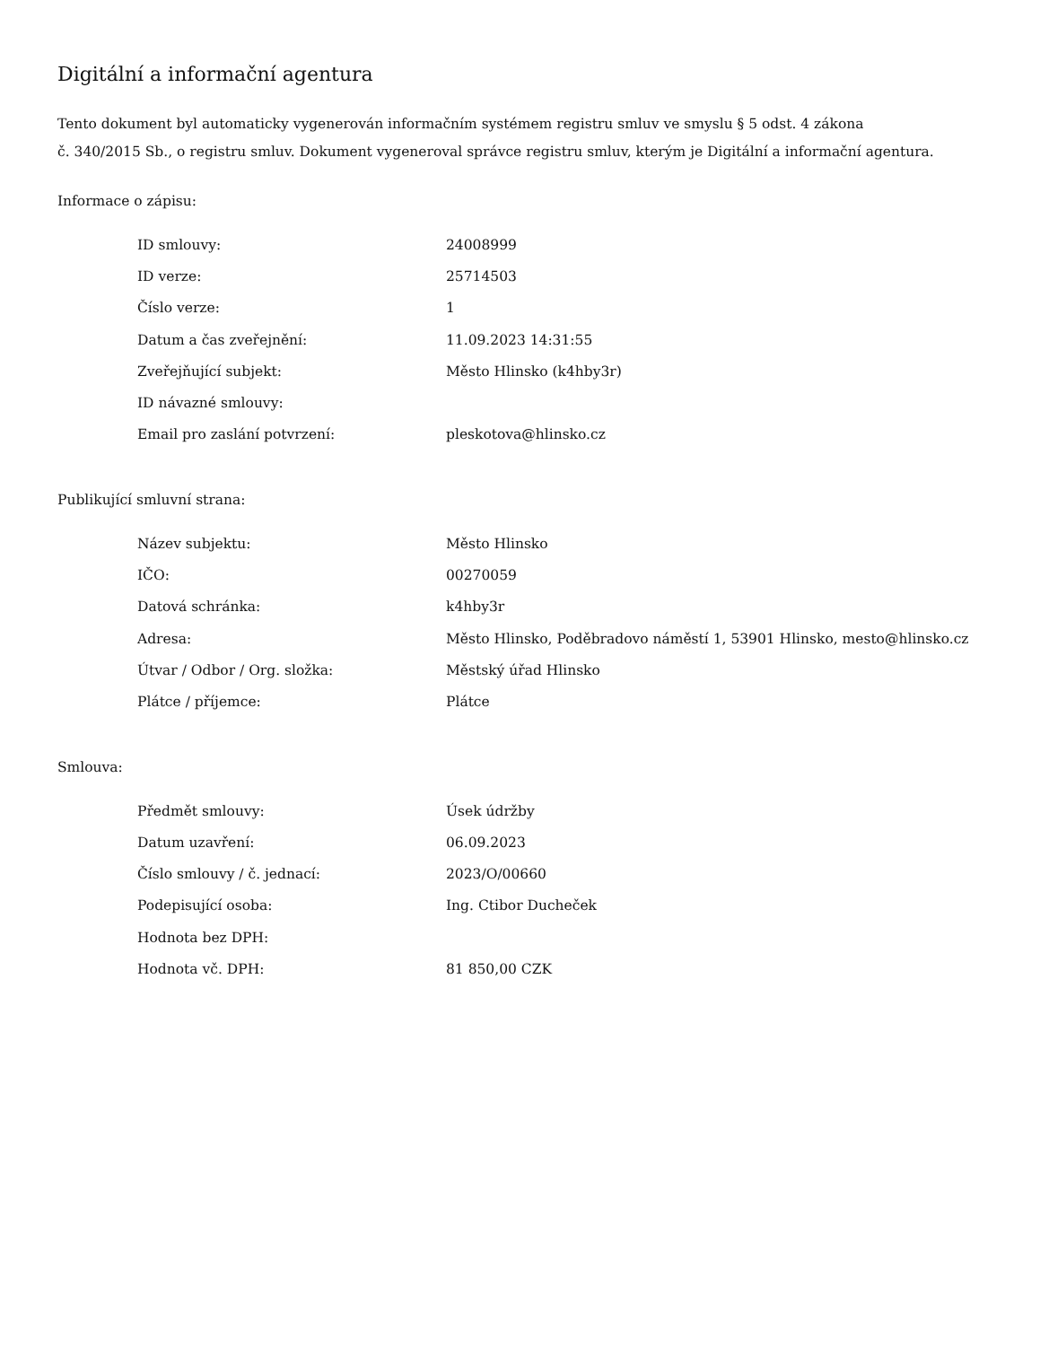Digitální a informační agentura
Tento dokument byl automaticky vygenerován informačním systémem registru smluv ve smyslu § 5 odst. 4 zákona
č. 340/2015 Sb., o registru smluv. Dokument vygeneroval správce registru smluv, kterým je Digitální a informační agentura.
Informace o zápisu:
| ID smlouvy: | 24008999 |
| ID verze: | 25714503 |
| Číslo verze: | 1 |
| Datum a čas zveřejnění: | 11.09.2023 14:31:55 |
| Zveřejňující subjekt: | Město Hlinsko (k4hby3r) |
| ID návazné smlouvy: | |
| Email pro zaslání potvrzení: | pleskotova@hlinsko.cz |
Publikující smluvní strana:
| Název subjektu: | Město Hlinsko |
| IČO: | 00270059 |
| Datová schránka: | k4hby3r |
| Adresa: | Město Hlinsko, Poděbradovo náměstí 1, 53901 Hlinsko, mesto@hlinsko.cz |
| Útvar / Odbor / Org. složka: | Městský úřad Hlinsko |
| Plátce / příjemce: | Plátce |
Smlouva:
| Předmět smlouvy: | Úsek údržby |
| Datum uzavření: | 06.09.2023 |
| Číslo smlouvy / č. jednací: | 2023/O/00660 |
| Podepisující osoba: | Ing. Ctibor Ducheček |
| Hodnota bez DPH: | |
| Hodnota vč. DPH: | 81 850,00 CZK |